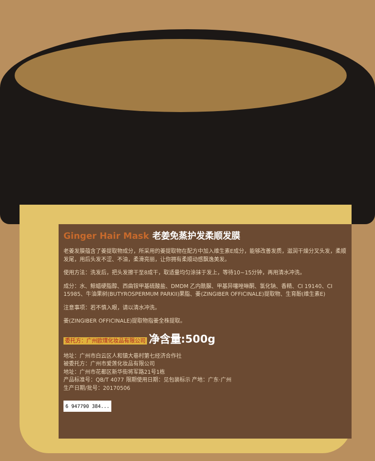Ginger Hair Mask 老姜免蒸护发柔顺发膜
老姜发膜蕴含了姜提取物成分，所采用的姜提取物在配方中加入维生素E成分，能够改善发质，滋润干燥分叉头发，柔顺发尾，用后头发不涩、不油，柔滑亮丽，让你拥有柔顺动感飘逸美发。
使用方法：洗发后，把头发擦干至8成干，取适量均匀涂抹于发上，等待10~15分钟，再用清水冲洗。
成分：水、鲸蜡硬脂醇、西曲铵甲基硫酸盐、DMDM 乙内酰脲、甲基异噻唑啉酮、氯化钠、香精、CI 19140、CI 15985、牛油果树(BUTYROSPERMUM PARKII)果脂、姜(ZINGIBER OFFICINALE)提取物、生育酚(维生素E)
注意事项：若不慎入眼，请以清水冲洗。
姜(ZINGIBER OFFICINALE)提取物指姜全株提取。
委托方：广州欧璞化妆品有限公司 净含量:500g
地址：广州市白云区人和镇大巷村第七经济合作社
被委托方：广州市爱莲化妆品有限公司
地址：广州市花都区新华街将军路21号1栋
产品标准号：QB/T 4077 限期使用日期：见包装标示 产地：广东·广州
生产日期/批号：20170506
6 947790 384...